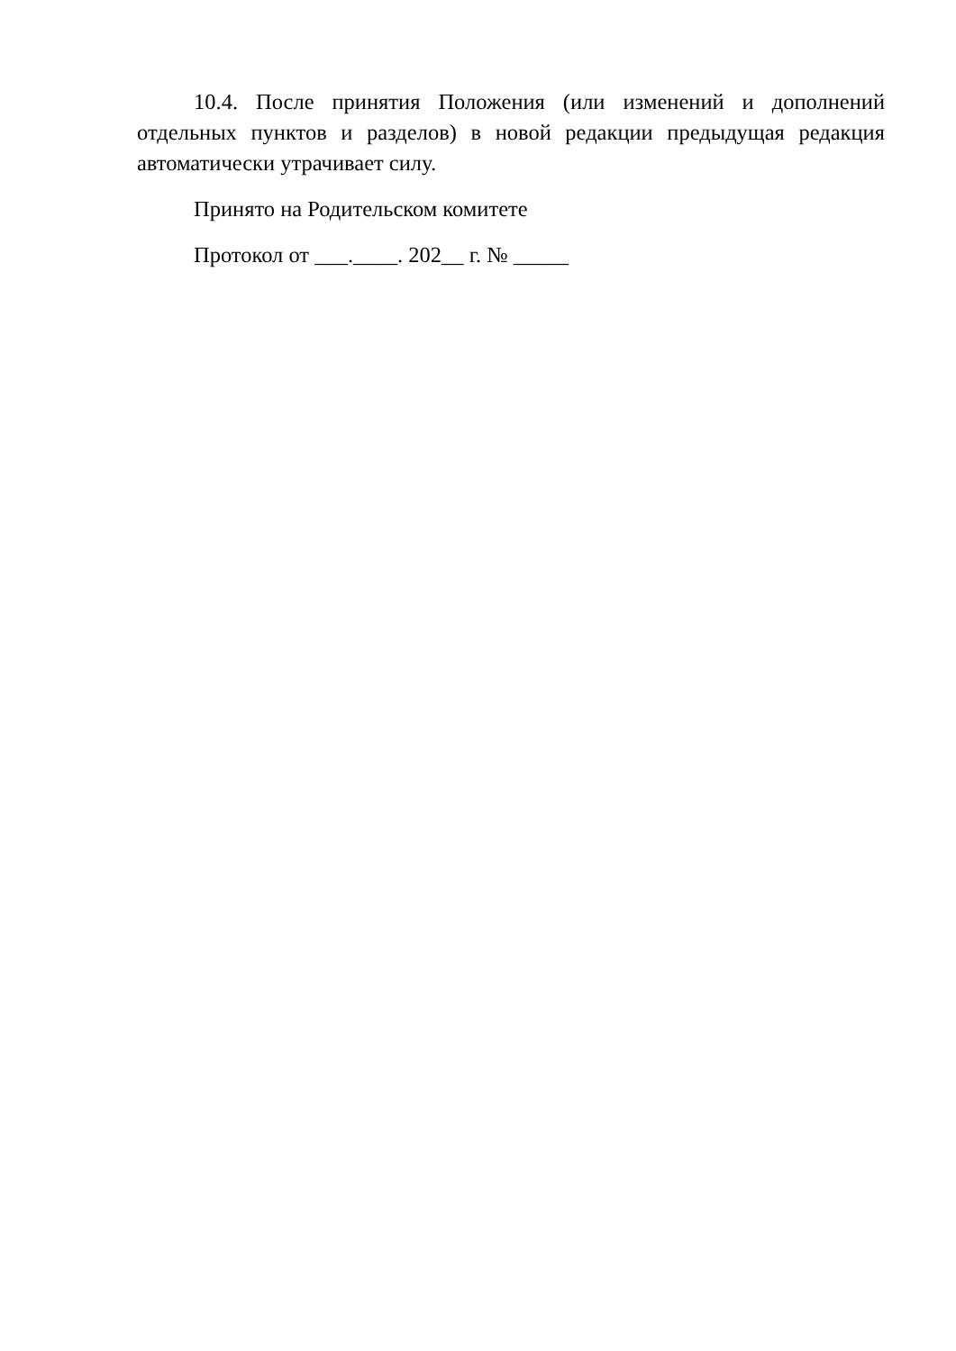10.4. После принятия Положения (или изменений и дополнений отдельных пунктов и разделов) в новой редакции предыдущая редакция автоматически утрачивает силу.
Принято на Родительском комитете
Протокол от ___.____. 202__ г. № _____